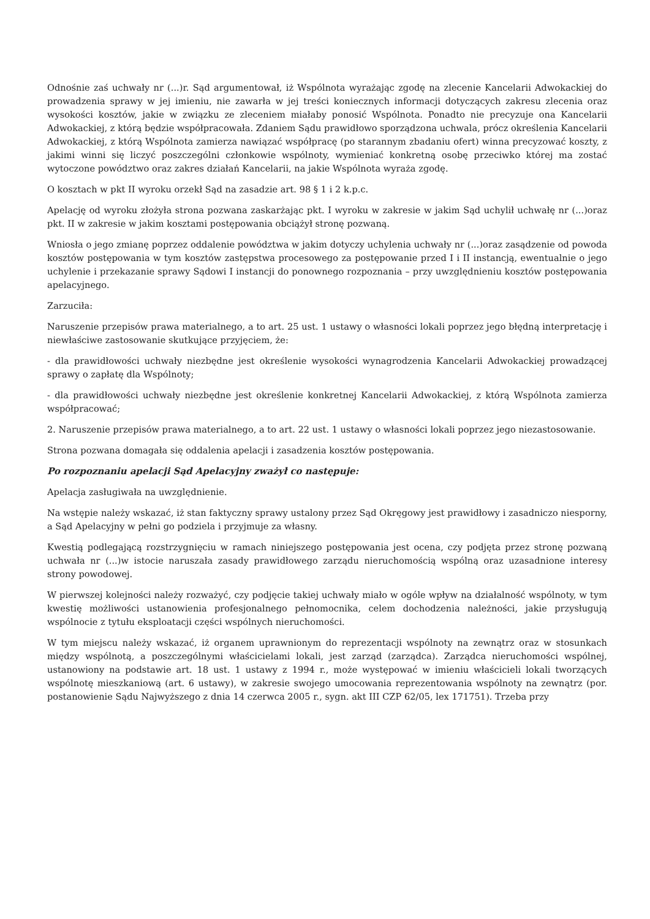Odnośnie zaś uchwały nr (...)r. Sąd argumentował, iż Wspólnota wyrażając zgodę na zlecenie Kancelarii Adwokackiej do prowadzenia sprawy w jej imieniu, nie zawarła w jej treści koniecznych informacji dotyczących zakresu zlecenia oraz wysokości kosztów, jakie w związku ze zleceniem miałaby ponosić Wspólnota. Ponadto nie precyzuje ona Kancelarii Adwokackiej, z którą będzie współpracowała. Zdaniem Sądu prawidłowo sporządzona uchwala, prócz określenia Kancelarii Adwokackiej, z którą Wspólnota zamierza nawiązać współpracę (po starannym zbadaniu ofert) winna precyzować koszty, z jakimi winni się liczyć poszczególni członkowie wspólnoty, wymieniać konkretną osobę przeciwko której ma zostać wytoczone powództwo oraz zakres działań Kancelarii, na jakie Wspólnota wyraża zgodę.
O kosztach w pkt II wyroku orzekł Sąd na zasadzie art. 98 § 1 i 2 k.p.c.
Apelację od wyroku złożyła strona pozwana zaskarżając pkt. I wyroku w zakresie w jakim Sąd uchylił uchwałę nr (...)oraz pkt. II w zakresie w jakim kosztami postępowania obciążył stronę pozwaną.
Wniosła o jego zmianę poprzez oddalenie powództwa w jakim dotyczy uchylenia uchwały nr (...)oraz zasądzenie od powoda kosztów postępowania w tym kosztów zastępstwa procesowego za postępowanie przed I i II instancją, ewentualnie o jego uchylenie i przekazanie sprawy Sądowi I instancji do ponownego rozpoznania – przy uwzględnieniu kosztów postępowania apelacyjnego.
Zarzuciła:
Naruszenie przepisów prawa materialnego, a to art. 25 ust. 1 ustawy o własności lokali poprzez jego błędną interpretację i niewłaściwe zastosowanie skutkujące przyjęciem, że:
- dla prawidłowości uchwały niezbędne jest określenie wysokości wynagrodzenia Kancelarii Adwokackiej prowadzącej sprawy o zapłatę dla Wspólnoty;
- dla prawidłowości uchwały niezbędne jest określenie konkretnej Kancelarii Adwokackiej, z którą Wspólnota zamierza współpracować;
2. Naruszenie przepisów prawa materialnego, a to art. 22 ust. 1 ustawy o własności lokali poprzez jego niezastosowanie.
Strona pozwana domagała się oddalenia apelacji i zasadzenia kosztów postępowania.
Po rozpoznaniu apelacji Sąd Apelacyjny zważył co następuje:
Apelacja zasługiwała na uwzględnienie.
Na wstępie należy wskazać, iż stan faktyczny sprawy ustalony przez Sąd Okręgowy jest prawidłowy i zasadniczo niesporny, a Sąd Apelacyjny w pełni go podziela i przyjmuje za własny.
Kwestią podlegającą rozstrzygnięciu w ramach niniejszego postępowania jest ocena, czy podjęta przez stronę pozwaną uchwała nr (...)w istocie naruszała zasady prawidłowego zarządu nieruchomością wspólną oraz uzasadnione interesy strony powodowej.
W pierwszej kolejności należy rozważyć, czy podjęcie takiej uchwały miało w ogóle wpływ na działalność wspólnoty, w tym kwestię możliwości ustanowienia profesjonalnego pełnomocnika, celem dochodzenia należności, jakie przysługują wspólnocie z tytułu eksploatacji części wspólnych nieruchomości.
W tym miejscu należy wskazać, iż organem uprawnionym do reprezentacji wspólnoty na zewnątrz oraz w stosunkach między wspólnotą, a poszczególnymi właścicielami lokali, jest zarząd (zarządca). Zarządca nieruchomości wspólnej, ustanowiony na podstawie art. 18 ust. 1 ustawy z 1994 r., może występować w imieniu właścicieli lokali tworzących wspólnotę mieszkaniową (art. 6 ustawy), w zakresie swojego umocowania reprezentowania wspólnoty na zewnątrz (por. postanowienie Sądu Najwyższego z dnia 14 czerwca 2005 r., sygn. akt III CZP 62/05, lex 171751). Trzeba przy